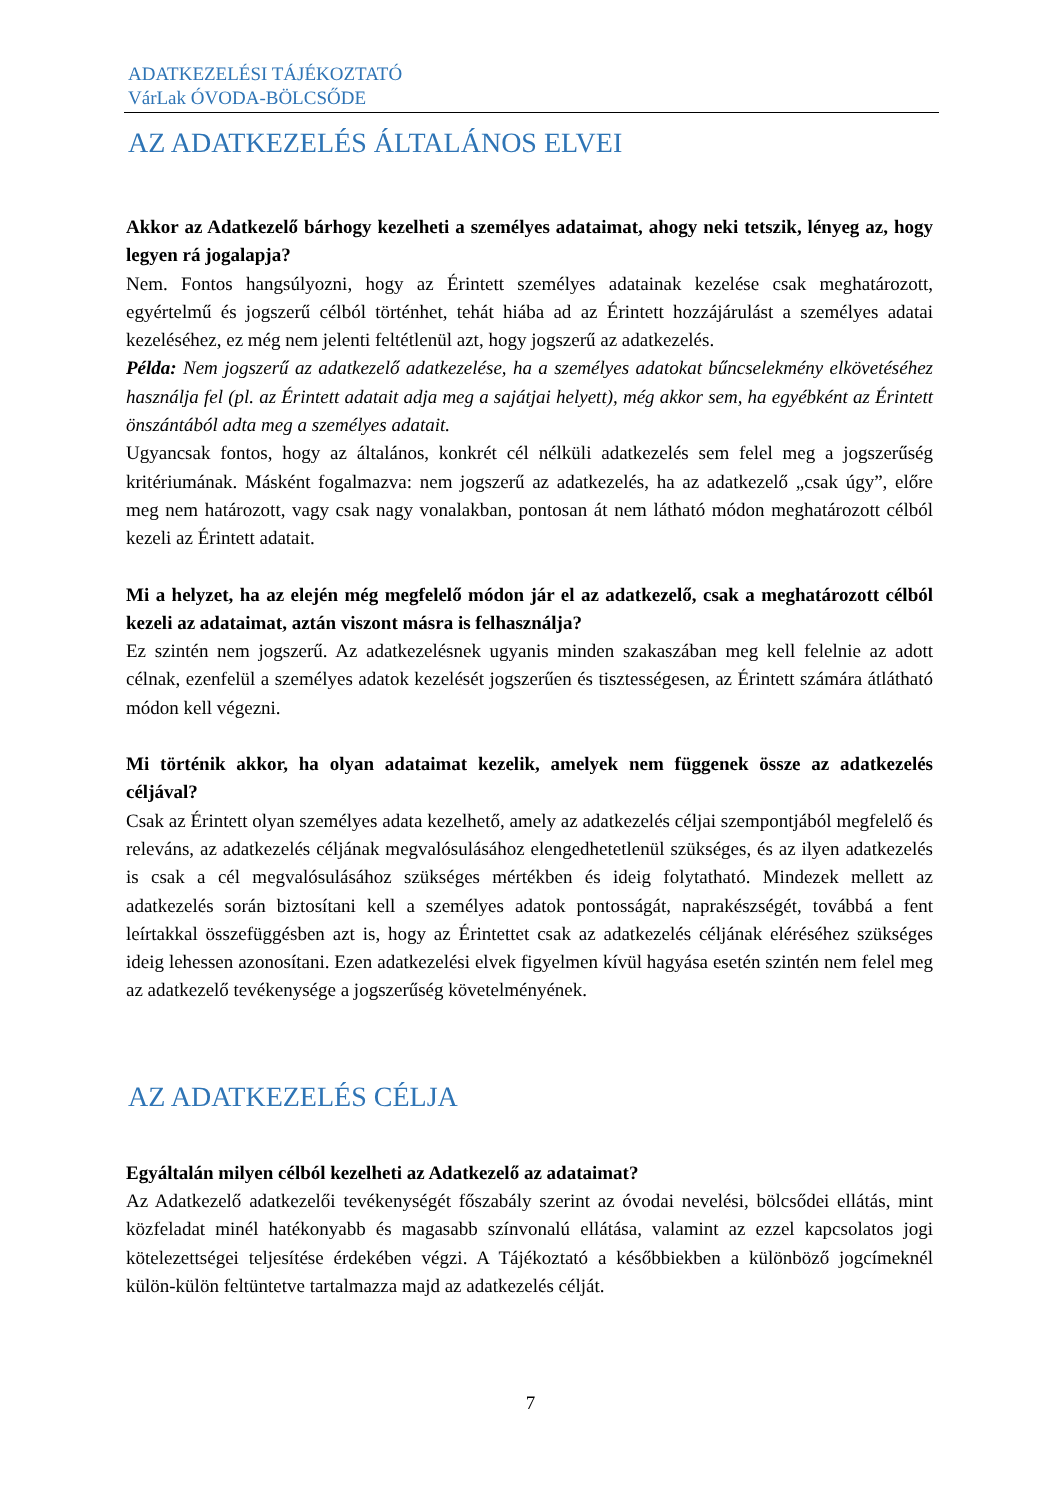ADATKEZELÉSI TÁJÉKOZTATÓ
VárLak ÓVODA-BÖLCSŐDE
AZ ADATKEZELÉS ÁLTALÁNOS ELVEI
Akkor az Adatkezelő bárhogy kezelheti a személyes adataimat, ahogy neki tetszik, lényeg az, hogy legyen rá jogalapja?
Nem. Fontos hangsúlyozni, hogy az Érintett személyes adatainak kezelése csak meghatározott, egyértelmű és jogszerű célból történhet, tehát hiába ad az Érintett hozzájárulást a személyes adatai kezeléséhez, ez még nem jelenti feltétlenül azt, hogy jogszerű az adatkezelés.
Példa: Nem jogszerű az adatkezelő adatkezelése, ha a személyes adatokat bűncselekmény elkövetéséhez használja fel (pl. az Érintett adatait adja meg a sajátjai helyett), még akkor sem, ha egyébként az Érintett önszántából adta meg a személyes adatait.
Ugyancsak fontos, hogy az általános, konkrét cél nélküli adatkezelés sem felel meg a jogszerűség kritériumának. Másként fogalmazva: nem jogszerű az adatkezelés, ha az adatkezelő „csak úgy”, előre meg nem határozott, vagy csak nagy vonalakban, pontosan át nem látható módon meghatározott célból kezeli az Érintett adatait.
Mi a helyzet, ha az elején még megfelelő módon jár el az adatkezelő, csak a meghatározott célból kezeli az adataimat, aztán viszont másra is felhasználja?
Ez szintén nem jogszerű. Az adatkezelésnek ugyanis minden szakaszában meg kell felelnie az adott célnak, ezenfelül a személyes adatok kezelését jogszerűen és tisztességesen, az Érintett számára átlátható módon kell végezni.
Mi történik akkor, ha olyan adataimat kezelik, amelyek nem függenek össze az adatkezelés céljával?
Csak az Érintett olyan személyes adata kezelhető, amely az adatkezelés céljai szempontjából megfelelő és releváns, az adatkezelés céljának megvalósulásához elengedhetetlenül szükséges, és az ilyen adatkezelés is csak a cél megvalósulásához szükséges mértékben és ideig folytatható. Mindezek mellett az adatkezelés során biztosítani kell a személyes adatok pontosságát, naprakészségét, továbbá a fent leírtakkal összefüggésben azt is, hogy az Érintettet csak az adatkezelés céljának eléréséhez szükséges ideig lehessen azonosítani. Ezen adatkezelési elvek figyelmen kívül hagyása esetén szintén nem felel meg az adatkezelő tevékenysége a jogszerűség követelményének.
AZ ADATKEZELÉS CÉLJA
Egyáltalán milyen célból kezelheti az Adatkezelő az adataimat?
Az Adatkezelő adatkezelői tevékenységét főszabály szerint az óvodai nevelési, bölcsődei ellátás, mint közfeladat minél hatékonyabb és magasabb színvonalú ellátása, valamint az ezzel kapcsolatos jogi kötelezettségei teljesítése érdekében végzi. A Tájékoztató a későbbiekben a különböző jogcímeknél külön-külön feltüntetve tartalmazza majd az adatkezelés célját.
7